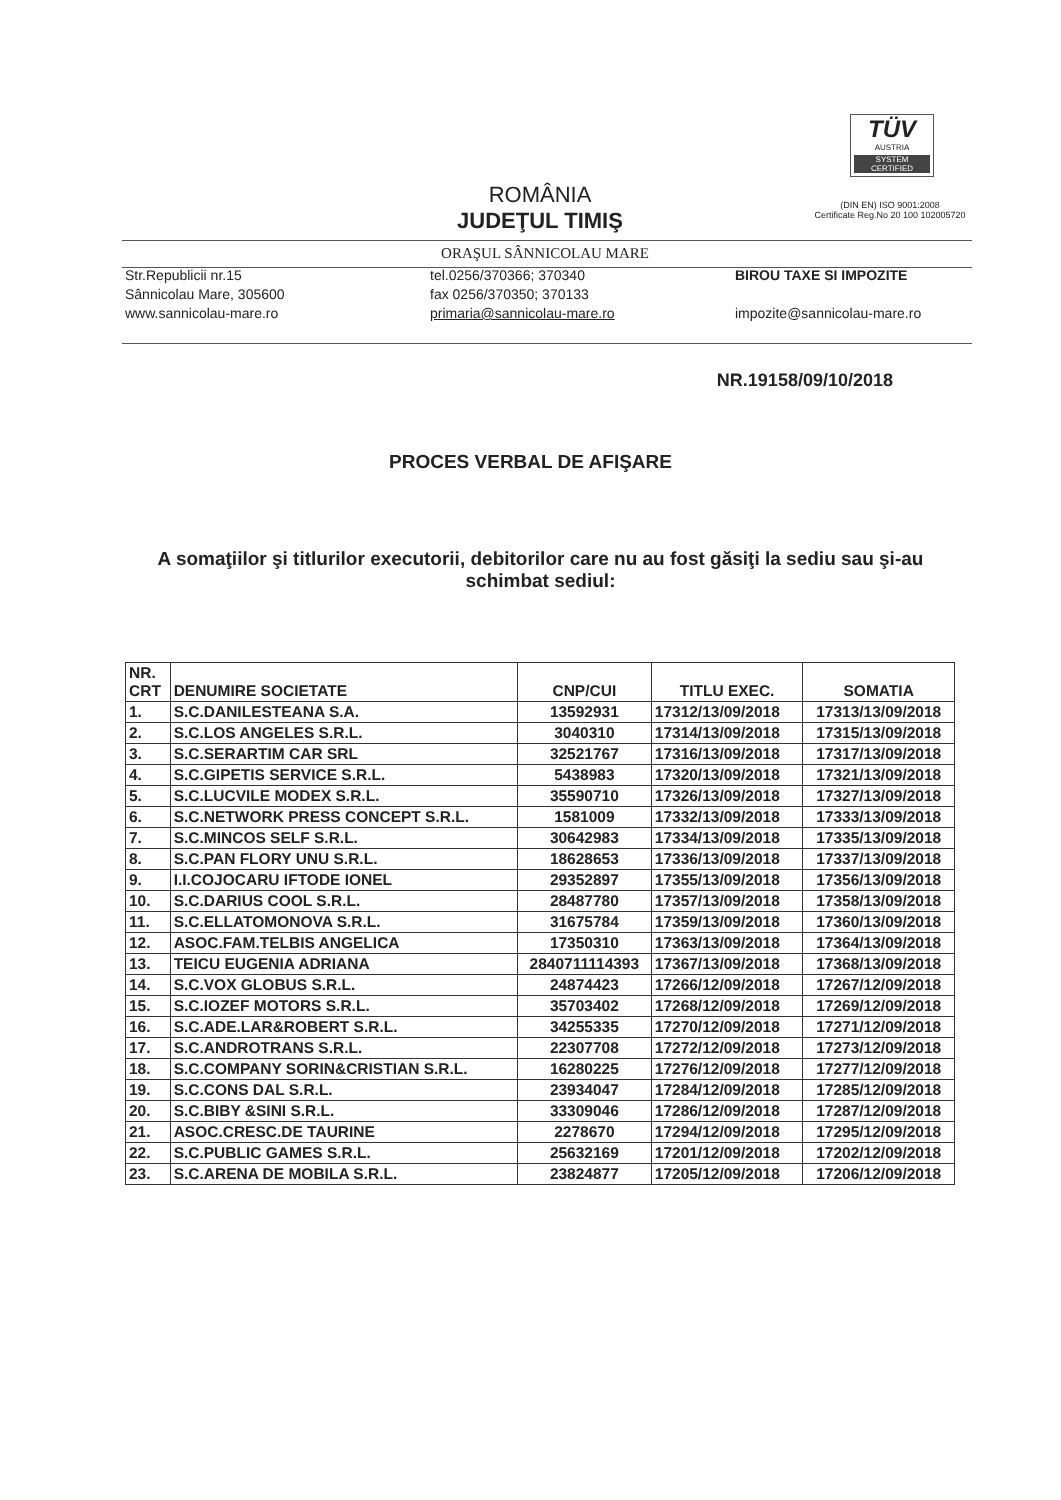TÜV
AUSTRIA
SYSTEM CERTIFIED
(DIN EN) ISO 9001:2008
Certificate Reg.No 20 100 102005720
ROMÂNIA
JUDEŢUL TIMIŞ
ORAŞUL SÂNNICOLAU MARE
Str.Republicii nr.15
Sânnicolau Mare, 305600
www.sannicolau-mare.ro
tel.0256/370366; 370340
fax 0256/370350; 370133
primaria@sannicolau-mare.ro
BIROU TAXE SI IMPOZITE
impozite@sannicolau-mare.ro
NR.19158/09/10/2018
PROCES VERBAL DE AFIŞARE
A somaţiilor şi titlurilor executorii, debitorilor care nu au fost găsiţi la sediu sau şi-au schimbat sediul:
| NR. CRT | DENUMIRE SOCIETATE | CNP/CUI | TITLU EXEC. | SOMATIA |
| --- | --- | --- | --- | --- |
| 1. | S.C.DANILESTEANA S.A. | 13592931 | 17312/13/09/2018 | 17313/13/09/2018 |
| 2. | S.C.LOS ANGELES S.R.L. | 3040310 | 17314/13/09/2018 | 17315/13/09/2018 |
| 3. | S.C.SERARTIM CAR SRL | 32521767 | 17316/13/09/2018 | 17317/13/09/2018 |
| 4. | S.C.GIPETIS SERVICE S.R.L. | 5438983 | 17320/13/09/2018 | 17321/13/09/2018 |
| 5. | S.C.LUCVILE MODEX S.R.L. | 35590710 | 17326/13/09/2018 | 17327/13/09/2018 |
| 6. | S.C.NETWORK PRESS CONCEPT S.R.L. | 1581009 | 17332/13/09/2018 | 17333/13/09/2018 |
| 7. | S.C.MINCOS SELF S.R.L. | 30642983 | 17334/13/09/2018 | 17335/13/09/2018 |
| 8. | S.C.PAN FLORY UNU S.R.L. | 18628653 | 17336/13/09/2018 | 17337/13/09/2018 |
| 9. | I.I.COJOCARU IFTODE IONEL | 29352897 | 17355/13/09/2018 | 17356/13/09/2018 |
| 10. | S.C.DARIUS COOL S.R.L. | 28487780 | 17357/13/09/2018 | 17358/13/09/2018 |
| 11. | S.C.ELLATOMONOVA S.R.L. | 31675784 | 17359/13/09/2018 | 17360/13/09/2018 |
| 12. | ASOC.FAM.TELBIS ANGELICA | 17350310 | 17363/13/09/2018 | 17364/13/09/2018 |
| 13. | TEICU EUGENIA ADRIANA | 2840711114393 | 17367/13/09/2018 | 17368/13/09/2018 |
| 14. | S.C.VOX GLOBUS S.R.L. | 24874423 | 17266/12/09/2018 | 17267/12/09/2018 |
| 15. | S.C.IOZEF MOTORS S.R.L. | 35703402 | 17268/12/09/2018 | 17269/12/09/2018 |
| 16. | S.C.ADE.LAR&ROBERT S.R.L. | 34255335 | 17270/12/09/2018 | 17271/12/09/2018 |
| 17. | S.C.ANDROTRANS S.R.L. | 22307708 | 17272/12/09/2018 | 17273/12/09/2018 |
| 18. | S.C.COMPANY SORIN&CRISTIAN S.R.L. | 16280225 | 17276/12/09/2018 | 17277/12/09/2018 |
| 19. | S.C.CONS DAL S.R.L. | 23934047 | 17284/12/09/2018 | 17285/12/09/2018 |
| 20. | S.C.BIBY &SINI S.R.L. | 33309046 | 17286/12/09/2018 | 17287/12/09/2018 |
| 21. | ASOC.CRESC.DE TAURINE | 2278670 | 17294/12/09/2018 | 17295/12/09/2018 |
| 22. | S.C.PUBLIC GAMES S.R.L. | 25632169 | 17201/12/09/2018 | 17202/12/09/2018 |
| 23. | S.C.ARENA DE MOBILA S.R.L. | 23824877 | 17205/12/09/2018 | 17206/12/09/2018 |